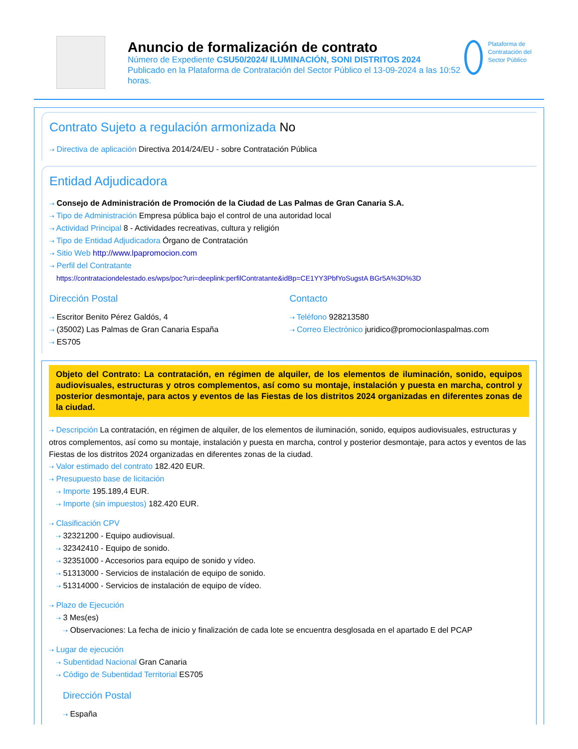Anuncio de formalización de contrato
Número de Expediente CSU50/2024/ ILUMINACIÓN, SONI DISTRITOS 2024
Publicado en la Plataforma de Contratación del Sector Público el 13-09-2024 a las 10:52 horas.
Plataforma de Contratación del Sector Público
Contrato Sujeto a regulación armonizada No
⇢ Directiva de aplicación Directiva 2014/24/EU - sobre Contratación Pública
Entidad Adjudicadora
⇢ Consejo de Administración de Promoción de la Ciudad de Las Palmas de Gran Canaria S.A.
⇢ Tipo de Administración Empresa pública bajo el control de una autoridad local
⇢ Actividad Principal 8 - Actividades recreativas, cultura y religión
⇢ Tipo de Entidad Adjudicadora Órgano de Contratación
⇢ Sitio Web http://www.lpapromocion.com
⇢ Perfil del Contratante
https://contrataciondelestado.es/wps/poc?uri=deeplink:perfilContratante&idBp=CE1YY3PbfYoSugstA BGr5A%3D%3D
Dirección Postal
⇢ Escritor Benito Pérez Galdós, 4
⇢ (35002) Las Palmas de Gran Canaria España
⇢ ES705
Contacto
⇢ Teléfono 928213580
⇢ Correo Electrónico juridico@promocionlaspalmas.com
Objeto del Contrato: La contratación, en régimen de alquiler, de los elementos de iluminación, sonido, equipos audiovisuales, estructuras y otros complementos, así como su montaje, instalación y puesta en marcha, control y posterior desmontaje, para actos y eventos de las Fiestas de los distritos 2024 organizadas en diferentes zonas de la ciudad.
⇢ Descripción La contratación, en régimen de alquiler, de los elementos de iluminación, sonido, equipos audiovisuales, estructuras y otros complementos, así como su montaje, instalación y puesta en marcha, control y posterior desmontaje, para actos y eventos de las Fiestas de los distritos 2024 organizadas en diferentes zonas de la ciudad.
⇢ Valor estimado del contrato 182.420 EUR.
⇢ Presupuesto base de licitación
⇢ Importe 195.189,4 EUR.
⇢ Importe (sin impuestos) 182.420 EUR.
⇢ Clasificación CPV
⇢ 32321200 - Equipo audiovisual.
⇢ 32342410 - Equipo de sonido.
⇢ 32351000 - Accesorios para equipo de sonido y vídeo.
⇢ 51313000 - Servicios de instalación de equipo de sonido.
⇢ 51314000 - Servicios de instalación de equipo de vídeo.
⇢ Plazo de Ejecución
⇢ 3 Mes(es)
⇢ Observaciones: La fecha de inicio y finalización de cada lote se encuentra desglosada en el apartado E del PCAP
⇢ Lugar de ejecución
⇢ Subentidad Nacional Gran Canaria
⇢ Código de Subentidad Territorial ES705
Dirección Postal
⇢ España